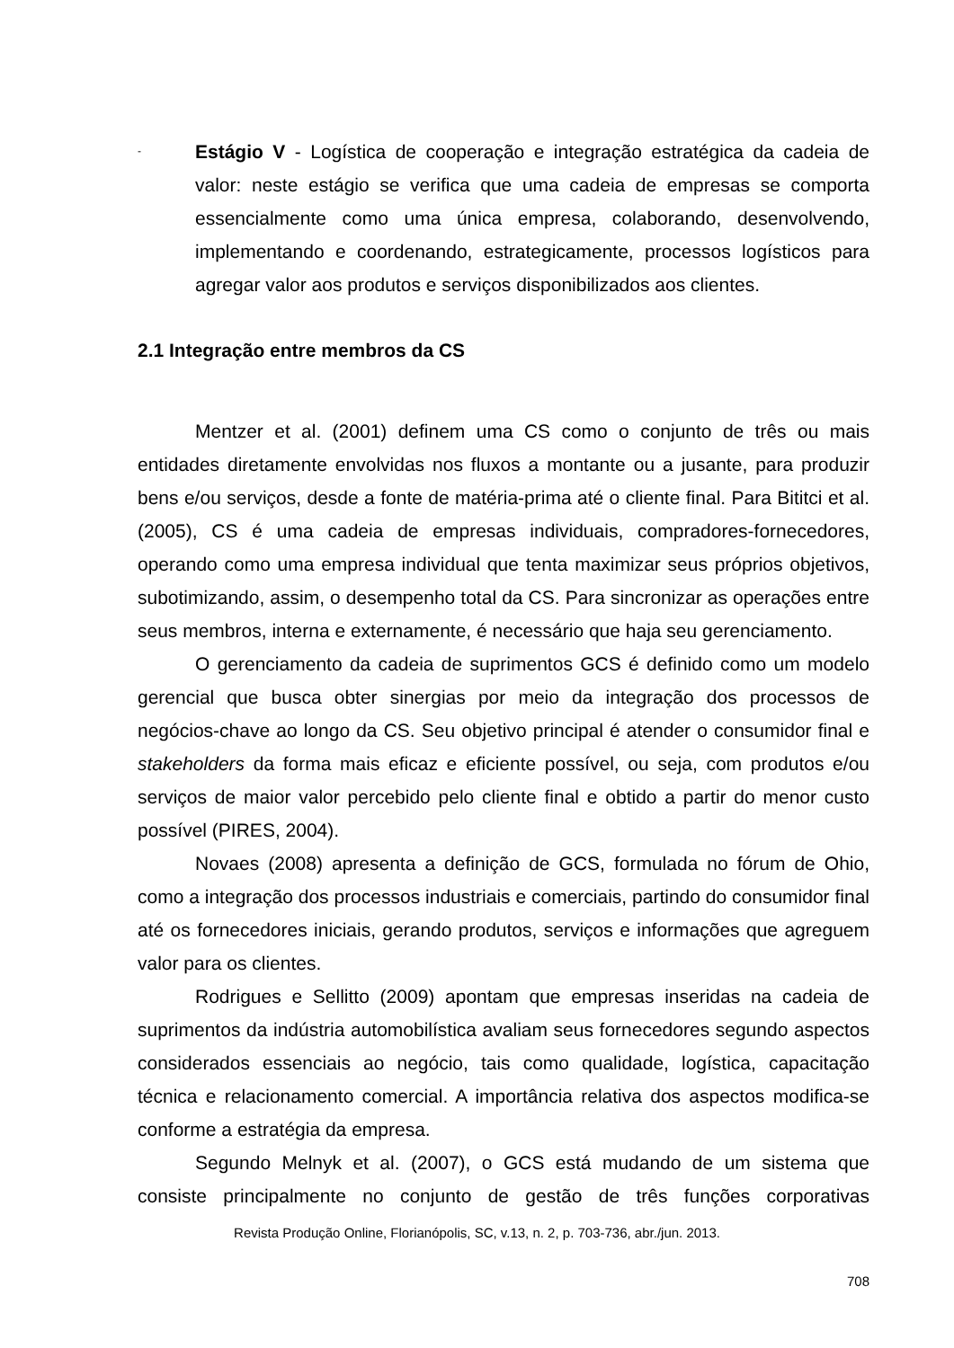-
Estágio V - Logística de cooperação e integração estratégica da cadeia de valor: neste estágio se verifica que uma cadeia de empresas se comporta essencialmente como uma única empresa, colaborando, desenvolvendo, implementando e coordenando, estrategicamente, processos logísticos para agregar valor aos produtos e serviços disponibilizados aos clientes.
2.1 Integração entre membros da CS
Mentzer et al. (2001) definem uma CS como o conjunto de três ou mais entidades diretamente envolvidas nos fluxos a montante ou a jusante, para produzir bens e/ou serviços, desde a fonte de matéria-prima até o cliente final. Para Bititci et al. (2005), CS é uma cadeia de empresas individuais, compradores-fornecedores, operando como uma empresa individual que tenta maximizar seus próprios objetivos, subotimizando, assim, o desempenho total da CS. Para sincronizar as operações entre seus membros, interna e externamente, é necessário que haja seu gerenciamento.
O gerenciamento da cadeia de suprimentos GCS é definido como um modelo gerencial que busca obter sinergias por meio da integração dos processos de negócios-chave ao longo da CS. Seu objetivo principal é atender o consumidor final e stakeholders da forma mais eficaz e eficiente possível, ou seja, com produtos e/ou serviços de maior valor percebido pelo cliente final e obtido a partir do menor custo possível (PIRES, 2004).
Novaes (2008) apresenta a definição de GCS, formulada no fórum de Ohio, como a integração dos processos industriais e comerciais, partindo do consumidor final até os fornecedores iniciais, gerando produtos, serviços e informações que agreguem valor para os clientes.
Rodrigues e Sellitto (2009) apontam que empresas inseridas na cadeia de suprimentos da indústria automobilística avaliam seus fornecedores segundo aspectos considerados essenciais ao negócio, tais como qualidade, logística, capacitação técnica e relacionamento comercial. A importância relativa dos aspectos modifica-se conforme a estratégia da empresa.
Segundo Melnyk et al. (2007), o GCS está mudando de um sistema que consiste principalmente no conjunto de gestão de três funções corporativas
Revista Produção Online, Florianópolis, SC, v.13, n. 2, p. 703-736, abr./jun. 2013.
708